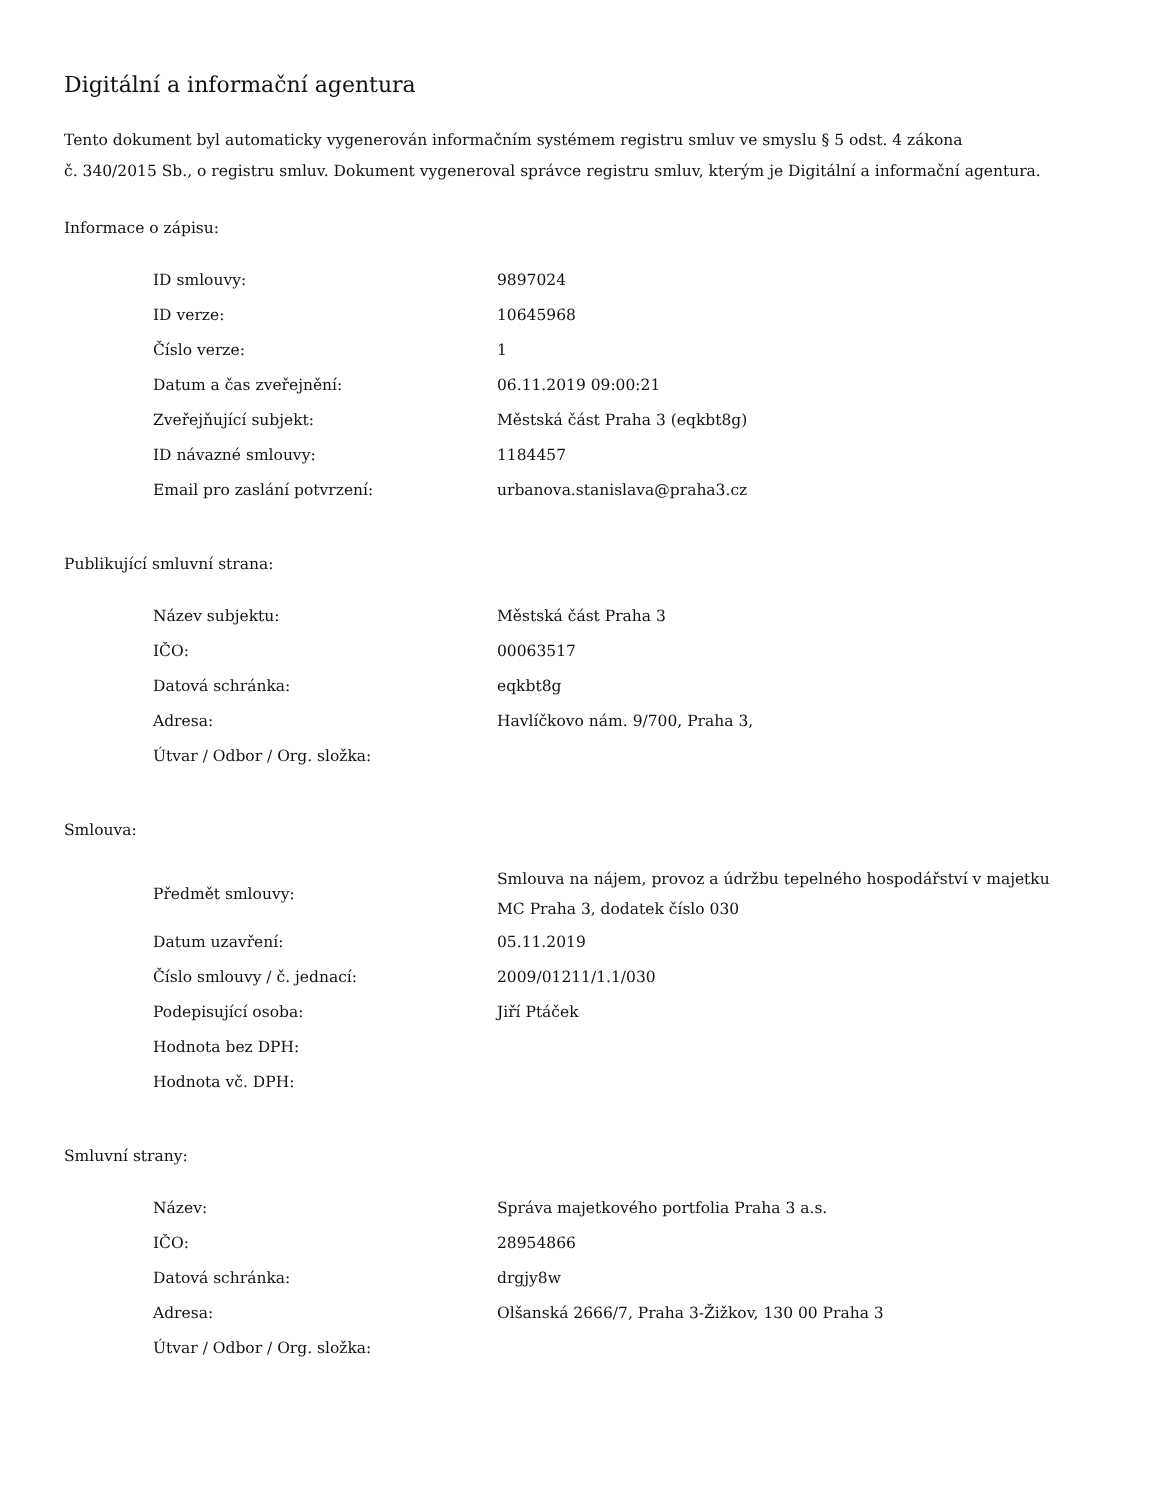Digitální a informační agentura
Tento dokument byl automaticky vygenerován informačním systémem registru smluv ve smyslu § 5 odst. 4 zákona
č. 340/2015 Sb., o registru smluv. Dokument vygeneroval správce registru smluv, kterým je Digitální a informační agentura.
Informace o zápisu:
| ID smlouvy: | 9897024 |
| ID verze: | 10645968 |
| Číslo verze: | 1 |
| Datum a čas zveřejnění: | 06.11.2019 09:00:21 |
| Zveřejňující subjekt: | Městská část Praha 3 (eqkbt8g) |
| ID návazné smlouvy: | 1184457 |
| Email pro zaslání potvrzení: | urbanova.stanislava@praha3.cz |
Publikující smluvní strana:
| Název subjektu: | Městská část Praha 3 |
| IČO: | 00063517 |
| Datová schránka: | eqkbt8g |
| Adresa: | Havlíčkovo nám. 9/700, Praha 3, |
| Útvar / Odbor / Org. složka: | |
Smlouva:
| Předmět smlouvy: | Smlouva na nájem, provoz a údržbu tepelného hospodářství v majetku MC Praha 3, dodatek číslo 030 |
| Datum uzavření: | 05.11.2019 |
| Číslo smlouvy / č. jednací: | 2009/01211/1.1/030 |
| Podepisující osoba: | Jiří Ptáček |
| Hodnota bez DPH: | |
| Hodnota vč. DPH: | |
Smluvní strany:
| Název: | Správa majetkového portfolia Praha 3 a.s. |
| IČO: | 28954866 |
| Datová schránka: | drgjy8w |
| Adresa: | Olšanská 2666/7, Praha 3-Žižkov, 130 00 Praha 3 |
| Útvar / Odbor / Org. složka: | |